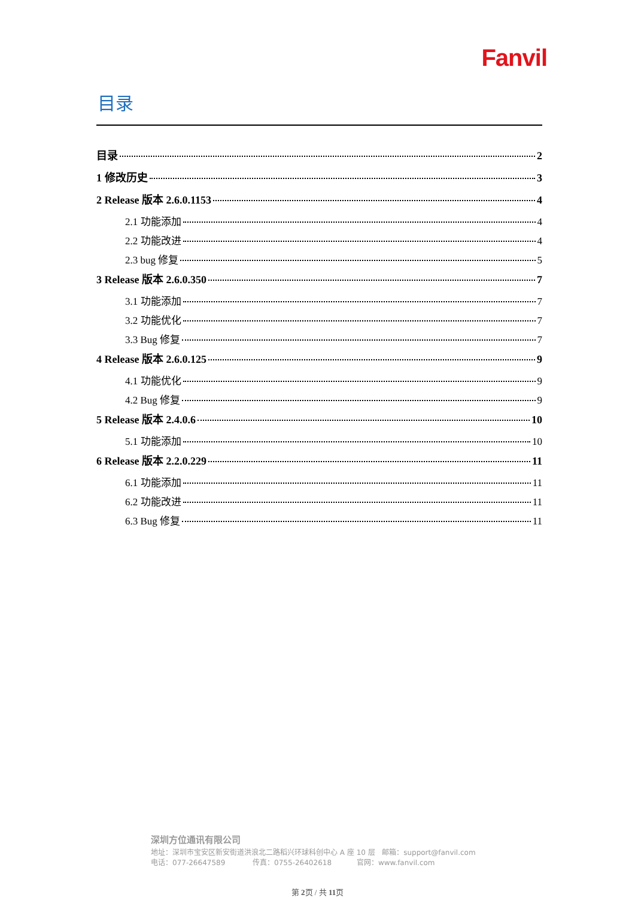Fanvil
目录
目录 2
1 修改历史 3
2 Release 版本 2.6.0.1153 4
2.1 功能添加 4
2.2 功能改进 4
2.3 bug 修复 5
3 Release 版本 2.6.0.350 7
3.1 功能添加 7
3.2 功能优化 7
3.3 Bug 修复 7
4 Release 版本 2.6.0.125 9
4.1 功能优化 9
4.2 Bug 修复 9
5 Release 版本 2.4.0.6 10
5.1 功能添加 10
6 Release 版本 2.2.0.229 11
6.1 功能添加 11
6.2 功能改进 11
6.3 Bug 修复 11
深圳方位通讯有限公司
地址：深圳市宝安区新安街道洪浪北二路稻兴环球科创中心 A 座 10 层 邮箱：support@fanvil.com
电话：077-26647589 传真：0755-26402618 官网：www.fanvil.com
第 2页 / 共 11页